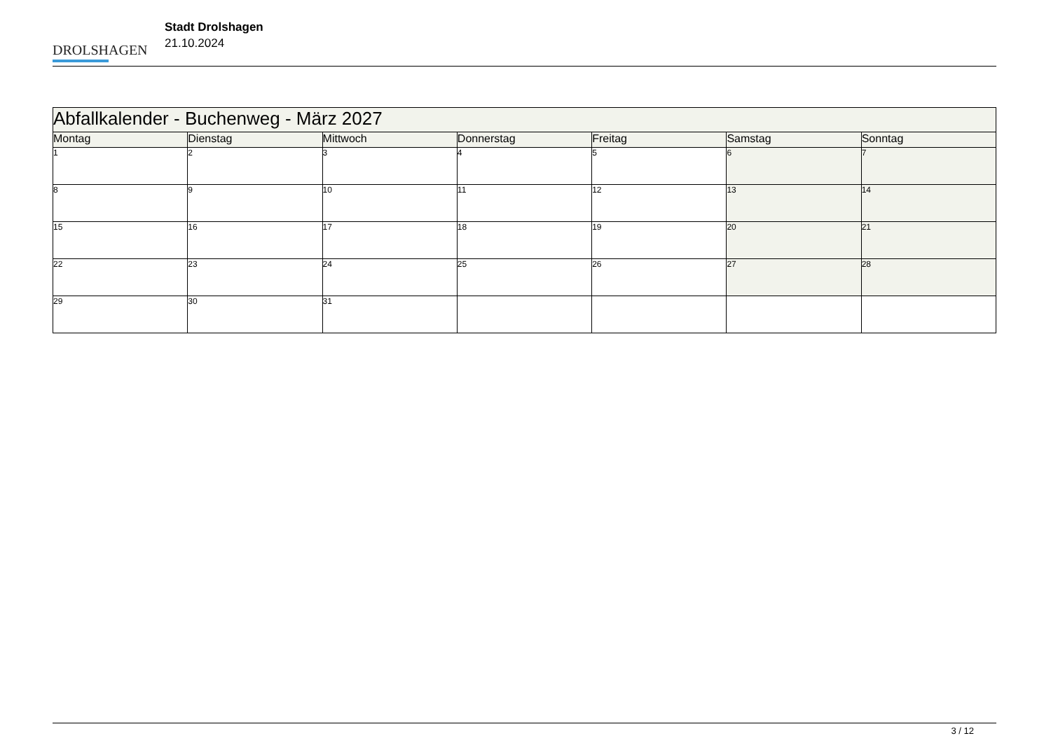DROLSHAGEN
Stadt Drolshagen
21.10.2024
| Abfallkalender - Buchenweg - März 2027 | | | | | | |
| Montag | Dienstag | Mittwoch | Donnerstag | Freitag | Samstag | Sonntag |
| 1 | 2 | 3 | 4 | 5 | 6 | 7 |
| 8 | 9 | 10 | 11 | 12 | 13 | 14 |
| 15 | 16 | 17 | 18 | 19 | 20 | 21 |
| 22 | 23 | 24 | 25 | 26 | 27 | 28 |
| 29 | 30 | 31 | | | | |
3 / 12